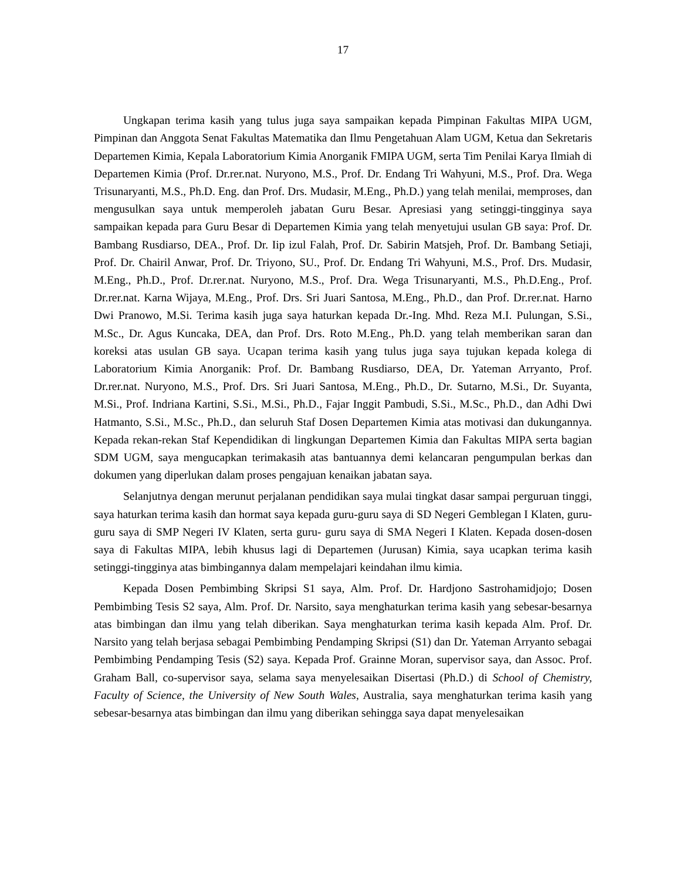17
Ungkapan terima kasih yang tulus juga saya sampaikan kepada Pimpinan Fakultas MIPA UGM, Pimpinan dan Anggota Senat Fakultas Matematika dan Ilmu Pengetahuan Alam UGM, Ketua dan Sekretaris Departemen Kimia, Kepala Laboratorium Kimia Anorganik FMIPA UGM, serta Tim Penilai Karya Ilmiah di Departemen Kimia (Prof. Dr.rer.nat. Nuryono, M.S., Prof. Dr. Endang Tri Wahyuni, M.S., Prof. Dra. Wega Trisunaryanti, M.S., Ph.D. Eng. dan Prof. Drs. Mudasir, M.Eng., Ph.D.) yang telah menilai, memproses, dan mengusulkan saya untuk memperoleh jabatan Guru Besar. Apresiasi yang setinggi-tingginya saya sampaikan kepada para Guru Besar di Departemen Kimia yang telah menyetujui usulan GB saya: Prof. Dr. Bambang Rusdiarso, DEA., Prof. Dr. Iip izul Falah, Prof. Dr. Sabirin Matsjeh, Prof. Dr. Bambang Setiaji, Prof. Dr. Chairil Anwar, Prof. Dr. Triyono, SU., Prof. Dr. Endang Tri Wahyuni, M.S., Prof. Drs. Mudasir, M.Eng., Ph.D., Prof. Dr.rer.nat. Nuryono, M.S., Prof. Dra. Wega Trisunaryanti, M.S., Ph.D.Eng., Prof. Dr.rer.nat. Karna Wijaya, M.Eng., Prof. Drs. Sri Juari Santosa, M.Eng., Ph.D., dan Prof. Dr.rer.nat. Harno Dwi Pranowo, M.Si. Terima kasih juga saya haturkan kepada Dr.-Ing. Mhd. Reza M.I. Pulungan, S.Si., M.Sc., Dr. Agus Kuncaka, DEA, dan Prof. Drs. Roto M.Eng., Ph.D. yang telah memberikan saran dan koreksi atas usulan GB saya. Ucapan terima kasih yang tulus juga saya tujukan kepada kolega di Laboratorium Kimia Anorganik: Prof. Dr. Bambang Rusdiarso, DEA, Dr. Yateman Arryanto, Prof. Dr.rer.nat. Nuryono, M.S., Prof. Drs. Sri Juari Santosa, M.Eng., Ph.D., Dr. Sutarno, M.Si., Dr. Suyanta, M.Si., Prof. Indriana Kartini, S.Si., M.Si., Ph.D., Fajar Inggit Pambudi, S.Si., M.Sc., Ph.D., dan Adhi Dwi Hatmanto, S.Si., M.Sc., Ph.D., dan seluruh Staf Dosen Departemen Kimia atas motivasi dan dukungannya. Kepada rekan-rekan Staf Kependidikan di lingkungan Departemen Kimia dan Fakultas MIPA serta bagian SDM UGM, saya mengucapkan terimakasih atas bantuannya demi kelancaran pengumpulan berkas dan dokumen yang diperlukan dalam proses pengajuan kenaikan jabatan saya.
Selanjutnya dengan merunut perjalanan pendidikan saya mulai tingkat dasar sampai perguruan tinggi, saya haturkan terima kasih dan hormat saya kepada guru-guru saya di SD Negeri Gemblegan I Klaten, guru-guru saya di SMP Negeri IV Klaten, serta guru- guru saya di SMA Negeri I Klaten. Kepada dosen-dosen saya di Fakultas MIPA, lebih khusus lagi di Departemen (Jurusan) Kimia, saya ucapkan terima kasih setinggi-tingginya atas bimbingannya dalam mempelajari keindahan ilmu kimia.
Kepada Dosen Pembimbing Skripsi S1 saya, Alm. Prof. Dr. Hardjono Sastrohamidjojo; Dosen Pembimbing Tesis S2 saya, Alm. Prof. Dr. Narsito, saya menghaturkan terima kasih yang sebesar-besarnya atas bimbingan dan ilmu yang telah diberikan. Saya menghaturkan terima kasih kepada Alm. Prof. Dr. Narsito yang telah berjasa sebagai Pembimbing Pendamping Skripsi (S1) dan Dr. Yateman Arryanto sebagai Pembimbing Pendamping Tesis (S2) saya. Kepada Prof. Grainne Moran, supervisor saya, dan Assoc. Prof. Graham Ball, co-supervisor saya, selama saya menyelesaikan Disertasi (Ph.D.) di School of Chemistry, Faculty of Science, the University of New South Wales, Australia, saya menghaturkan terima kasih yang sebesar-besarnya atas bimbingan dan ilmu yang diberikan sehingga saya dapat menyelesaikan